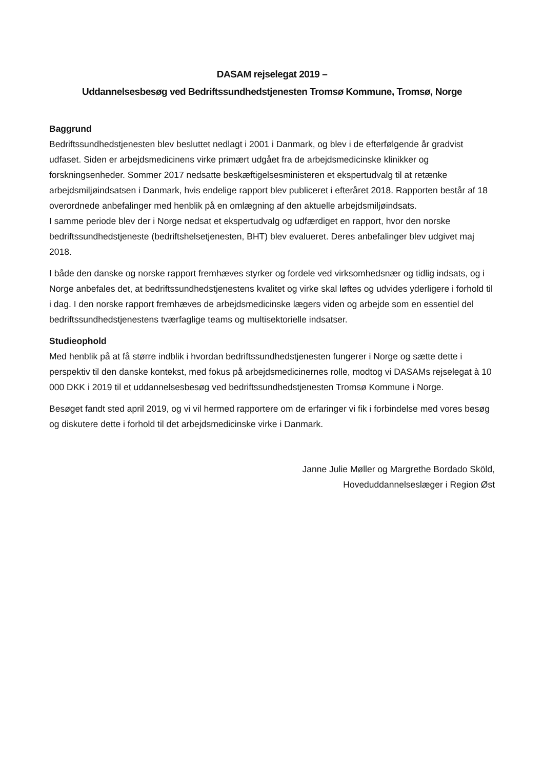DASAM rejselegat 2019 –
Uddannelsesbesøg ved Bedriftssundhedstjenesten Tromsø Kommune, Tromsø, Norge
Baggrund
Bedriftssundhedstjenesten blev besluttet nedlagt i 2001 i Danmark, og blev i de efterfølgende år gradvist udfaset. Siden er arbejdsmedicinens virke primært udgået fra de arbejdsmedicinske klinikker og forskningsenheder. Sommer 2017 nedsatte beskæftigelsesministeren et ekspertudvalg til at retænke arbejdsmiljøindsatsen i Danmark, hvis endelige rapport blev publiceret i efteråret 2018. Rapporten består af 18 overordnede anbefalinger med henblik på en omlægning af den aktuelle arbejdsmiljøindsats.
I samme periode blev der i Norge nedsat et ekspertudvalg og udfærdiget en rapport, hvor den norske bedriftssundhedstjeneste (bedriftshelsetjenesten, BHT) blev evalueret. Deres anbefalinger blev udgivet maj 2018.
I både den danske og norske rapport fremhæves styrker og fordele ved virksomhedsnær og tidlig indsats, og i Norge anbefales det, at bedriftssundhedstjenestens kvalitet og virke skal løftes og udvides yderligere i forhold til i dag. I den norske rapport fremhæves de arbejdsmedicinske lægers viden og arbejde som en essentiel del bedriftssundhedstjenestens tværfaglige teams og multisektorielle indsatser.
Studieophold
Med henblik på at få større indblik i hvordan bedriftssundhedstjenesten fungerer i Norge og sætte dette i perspektiv til den danske kontekst, med fokus på arbejdsmedicinernes rolle, modtog vi DASAMs rejselegat à 10 000 DKK i 2019 til et uddannelsesbesøg ved bedriftssundhedstjenesten Tromsø Kommune i Norge.
Besøget fandt sted april 2019, og vi vil hermed rapportere om de erfaringer vi fik i forbindelse med vores besøg og diskutere dette i forhold til det arbejdsmedicinske virke i Danmark.
Janne Julie Møller og Margrethe Bordado Sköld,
Hoveduddannelseslæger i Region Øst